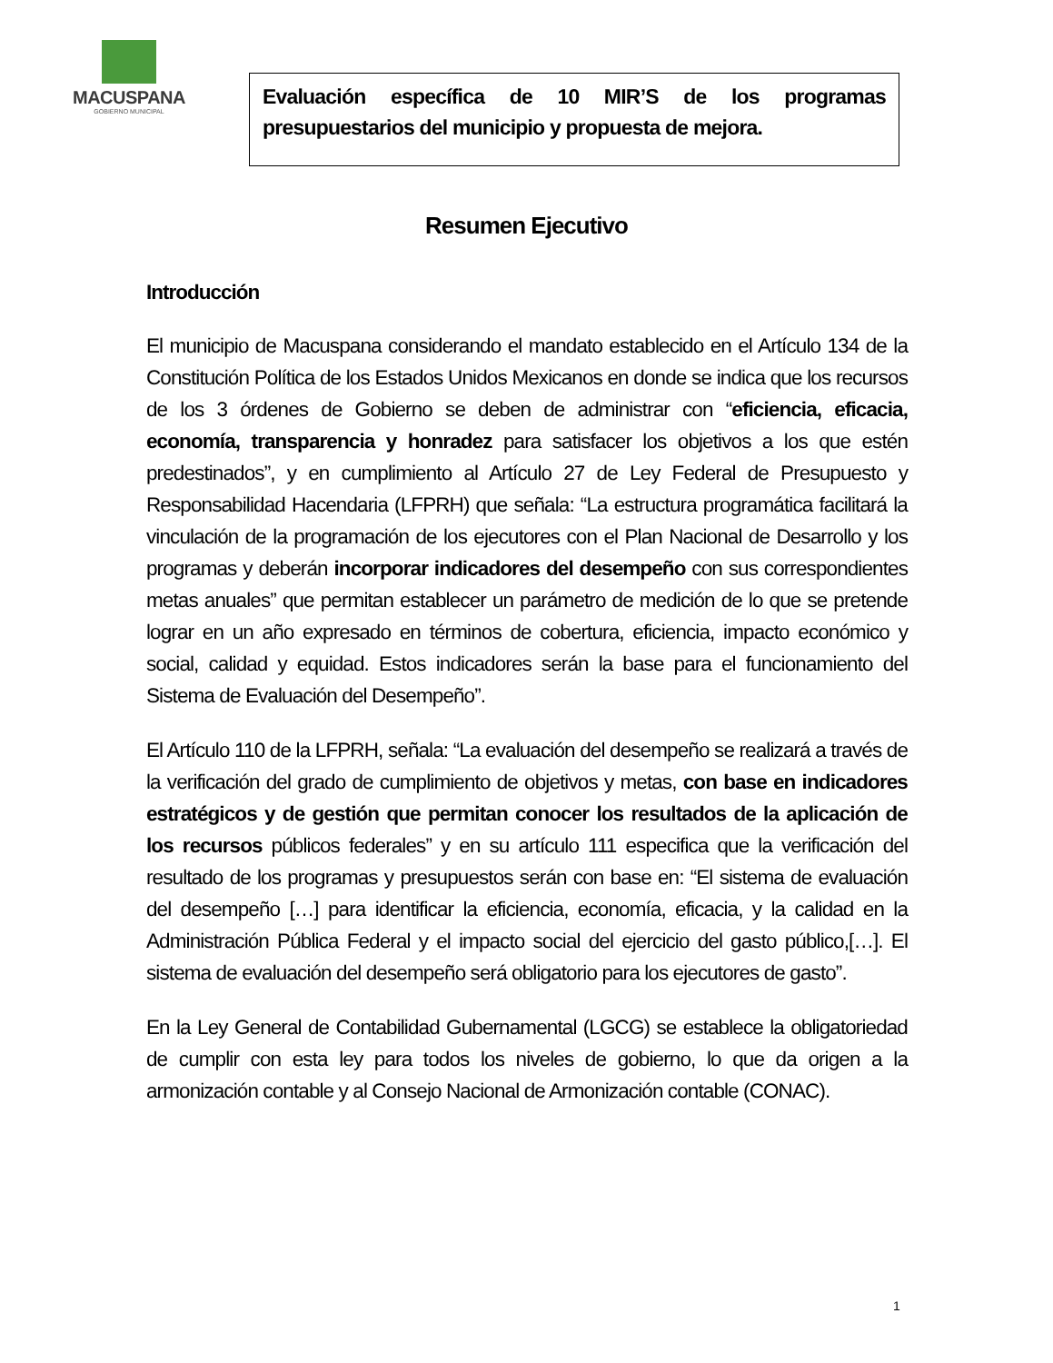MACUSPANA
GOBIERNO MUNICIPAL
Evaluación específica de 10 MIR’S de los programas presupuestarios del municipio y propuesta de mejora.
Resumen Ejecutivo
Introducción
El municipio de Macuspana considerando el mandato establecido en el Artículo 134 de la Constitución Política de los Estados Unidos Mexicanos en donde se indica que los recursos de los 3 órdenes de Gobierno se deben de administrar con “eficiencia, eficacia, economía, transparencia y honradez para satisfacer los objetivos a los que estén predestinados”, y en cumplimiento al Artículo 27 de Ley Federal de Presupuesto y Responsabilidad Hacendaria (LFPRH) que señala: “La estructura programática facilitará la vinculación de la programación de los ejecutores con el Plan Nacional de Desarrollo y los programas y deberán incorporar indicadores del desempeño con sus correspondientes metas anuales” que permitan establecer un parámetro de medición de lo que se pretende lograr en un año expresado en términos de cobertura, eficiencia, impacto económico y social, calidad y equidad. Estos indicadores serán la base para el funcionamiento del Sistema de Evaluación del Desempeño”.
El Artículo 110 de la LFPRH, señala: “La evaluación del desempeño se realizará a través de la verificación del grado de cumplimiento de objetivos y metas, con base en indicadores estratégicos y de gestión que permitan conocer los resultados de la aplicación de los recursos públicos federales” y en su artículo 111 especifica que la verificación del resultado de los programas y presupuestos serán con base en: “El sistema de evaluación del desempeño […] para identificar la eficiencia, economía, eficacia, y la calidad en la Administración Pública Federal y el impacto social del ejercicio del gasto público,[…]. El sistema de evaluación del desempeño será obligatorio para los ejecutores de gasto”.
En la Ley General de Contabilidad Gubernamental (LGCG) se establece la obligatoriedad de cumplir con esta ley para todos los niveles de gobierno, lo que da origen a la armonización contable y al Consejo Nacional de Armonización contable (CONAC).
1